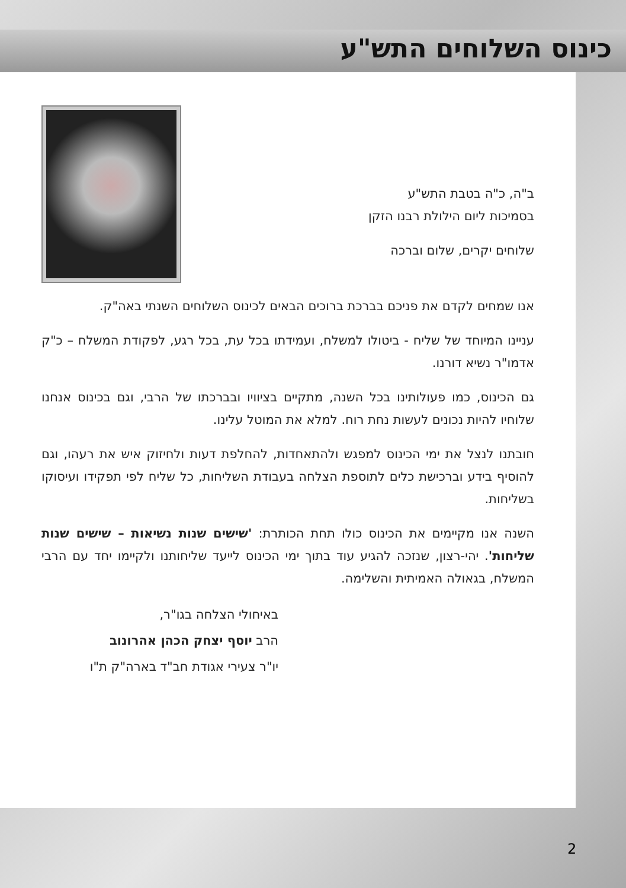כינוס השלוחים התש"ע
ב"ה, כ"ה בטבת התש"ע
בסמיכות ליום הילולת רבנו הזקן
שלוחים יקרים, שלום וברכה
אנו שמחים לקדם את פניכם בברכת ברוכים הבאים לכינוס השלוחים השנתי באה"ק.
עניינו המיוחד של שליח - ביטולו למשלח, ועמידתו בכל עת, בכל רגע, לפקודת המשלח – כ"ק אדמו"ר נשיא דורנו.
גם הכינוס, כמו פעולותינו בכל השנה, מתקיים בציוויו ובברכתו של הרבי, וגם בכינוס אנחנו שלוחיו להיות נכונים לעשות נחת רוח. למלא את המוטל עלינו.
חובתנו לנצל את ימי הכינוס למפגש ולהתאחדות, להחלפת דעות ולחיזוק איש את רעהו, וגם להוסיף בידע וברכישת כלים לתוספת הצלחה בעבודת השליחות, כל שליח לפי תפקידו ועיסוקו בשליחות.
השנה אנו מקיימים את הכינוס כולו תחת הכותרת: 'שישים שנות נשיאות – שישים שנות שליחות'. יהי-רצון, שנזכה להגיע עוד בתוך ימי הכינוס לייעד שליחותנו ולקיימו יחד עם הרבי המשלח, בגאולה האמיתית והשלימה.
באיחולי הצלחה בגו"ר,
הרב יוסף יצחק הכהן אהרונוב
יו"ר צעירי אגודת חב"ד בארה"ק ת"ו
2